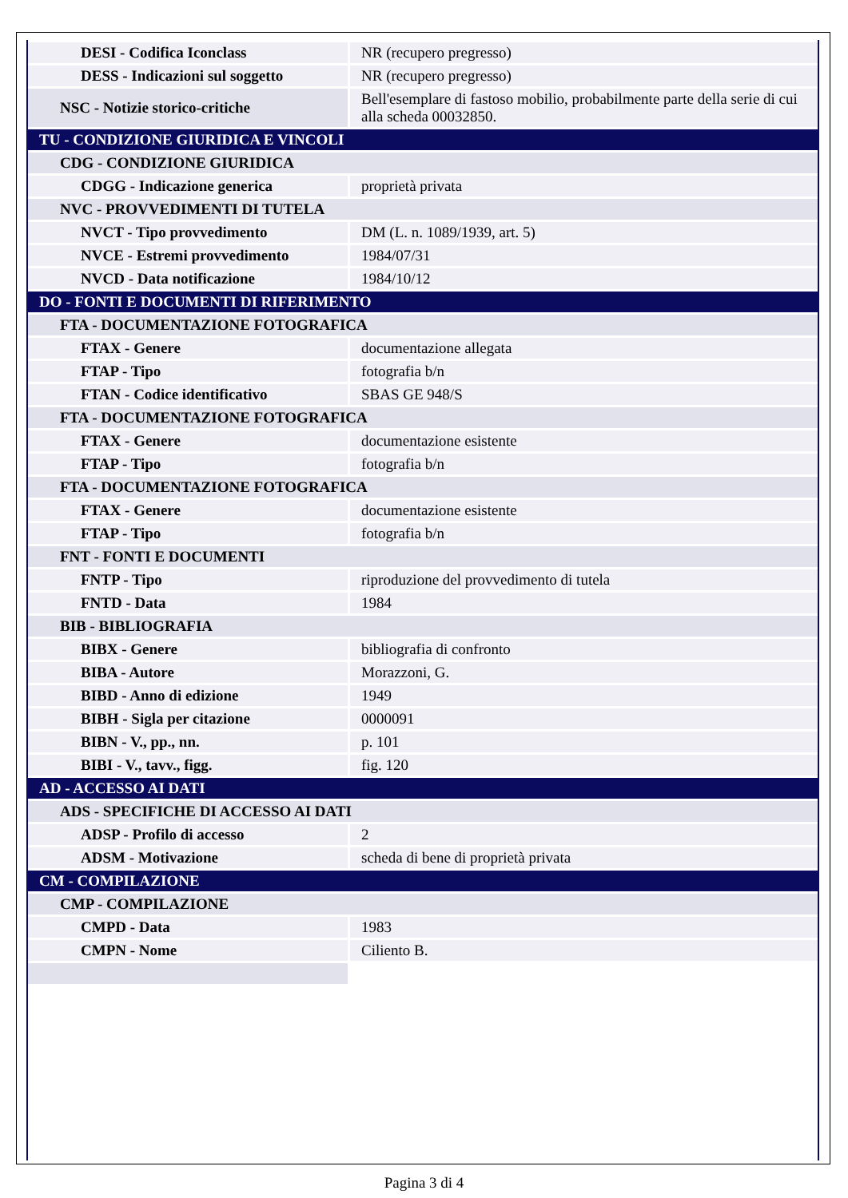| DESI - Codifica Iconclass | NR (recupero pregresso) |
| DESS - Indicazioni sul soggetto | NR (recupero pregresso) |
| NSC - Notizie storico-critiche | Bell'esemplare di fastoso mobilio, probabilmente parte della serie di cui alla scheda 00032850. |
| TU - CONDIZIONE GIURIDICA E VINCOLI | |
| CDG - CONDIZIONE GIURIDICA | |
| CDGG - Indicazione generica | proprietà privata |
| NVC - PROVVEDIMENTI DI TUTELA | |
| NVCT - Tipo provvedimento | DM (L. n. 1089/1939, art. 5) |
| NVCE - Estremi provvedimento | 1984/07/31 |
| NVCD - Data notificazione | 1984/10/12 |
| DO - FONTI E DOCUMENTI DI RIFERIMENTO | |
| FTA - DOCUMENTAZIONE FOTOGRAFICA | |
| FTAX - Genere | documentazione allegata |
| FTAP - Tipo | fotografia b/n |
| FTAN - Codice identificativo | SBAS GE 948/S |
| FTA - DOCUMENTAZIONE FOTOGRAFICA | |
| FTAX - Genere | documentazione esistente |
| FTAP - Tipo | fotografia b/n |
| FTA - DOCUMENTAZIONE FOTOGRAFICA | |
| FTAX - Genere | documentazione esistente |
| FTAP - Tipo | fotografia b/n |
| FNT - FONTI E DOCUMENTI | |
| FNTP - Tipo | riproduzione del provvedimento di tutela |
| FNTD - Data | 1984 |
| BIB - BIBLIOGRAFIA | |
| BIBX - Genere | bibliografia di confronto |
| BIBA - Autore | Morazzoni, G. |
| BIBD - Anno di edizione | 1949 |
| BIBH - Sigla per citazione | 0000091 |
| BIBN - V., pp., nn. | p. 101 |
| BIBI - V., tavv., figg. | fig. 120 |
| AD - ACCESSO AI DATI | |
| ADS - SPECIFICHE DI ACCESSO AI DATI | |
| ADSP - Profilo di accesso | 2 |
| ADSM - Motivazione | scheda di bene di proprietà privata |
| CM - COMPILAZIONE | |
| CMP - COMPILAZIONE | |
| CMPD - Data | 1983 |
| CMPN - Nome | Ciliento B. |
Pagina 3 di 4